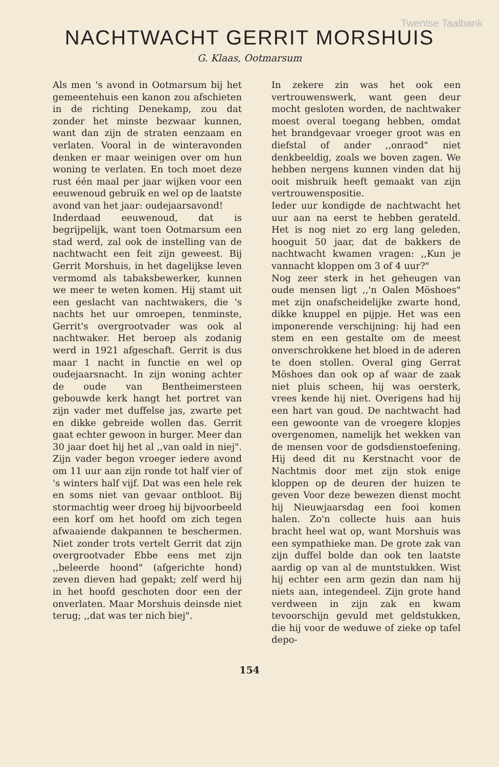Twentse Taalbank
NACHTWACHT GERRIT MORSHUIS
G. Klaas, Ootmarsum
Als men 's avond in Ootmarsum bij het gemeentehuis een kanon zou afschieten in de richting Denekamp, zou dat zonder het minste bezwaar kunnen, want dan zijn de straten eenzaam en verlaten. Vooral in de winteravonden denken er maar weinigen over om hun woning te verlaten. En toch moet deze rust één maal per jaar wijken voor een eeuwenoud gebruik en wel op de laatste avond van het jaar: oudejaarsavond!
Inderdaad eeuwenoud, dat is begrijpelijk, want toen Ootmarsum een stad werd, zal ook de instelling van de nachtwacht een feit zijn geweest. Bij Gerrit Morshuis, in het dagelijkse leven vermomd als tabaksbewerker, kunnen we meer te weten komen. Hij stamt uit een geslacht van nachtwakers, die 's nachts het uur omroepen, tenminste, Gerrit's overgrootvader was ook al nachtwaker. Het beroep als zodanig werd in 1921 afgeschaft. Gerrit is dus maar 1 nacht in functie en wel op oudejaarsnacht. In zijn woning achter de oude van Bentheimersteen gebouwde kerk hangt het portret van zijn vader met duffelse jas, zwarte pet en dikke gebreide wollen das. Gerrit gaat echter gewoon in burger. Meer dan 30 jaar doet hij het al ,,van oald in niej". Zijn vader begon vroeger iedere avond om 11 uur aan zijn ronde tot half vier of 's winters half vijf. Dat was een hele rek en soms niet van gevaar ontbloot. Bij stormachtig weer droeg hij bijvoorbeeld een korf om het hoofd om zich tegen afwaaiende dakpannen te beschermen. Niet zonder trots vertelt Gerrit dat zijn overgrootvader Ebbe eens met zijn ,,beleerde hoond" (afgerichte hond) zeven dieven had gepakt; zelf werd hij in het hoofd geschoten door een der onverlaten. Maar Morshuis deinsde niet terug; ,,dat was ter nich biej".
In zekere zin was het ook een vertrouwenswerk, want geen deur mocht gesloten worden, de nachtwaker moest overal toegang hebben, omdat het brandgevaar vroeger groot was en diefstal of ander ,,onraod" niet denkbeeldig, zoals we boven zagen. We hebben nergens kunnen vinden dat hij ooit misbruik heeft gemaakt van zijn vertrouwenspositie.
Ieder uur kondigde de nachtwacht het uur aan na eerst te hebben gerateld. Het is nog niet zo erg lang geleden, hooguit 50 jaar, dat de bakkers de nachtwacht kwamen vragen: ,,Kun je vannacht kloppen om 3 of 4 uur?"
Nog zeer sterk in het geheugen van oude mensen ligt ,,'n Oalen Möshoes" met zijn onafscheidelijke zwarte hond, dikke knuppel en pijpje. Het was een imponerende verschijning: hij had een stem en een gestalte om de meest onverschrokkene het bloed in de aderen te doen stollen. Overal ging Gerrat Möshoes dan ook op af waar de zaak niet pluis scheen, hij was oersterk, vrees kende hij niet. Overigens had hij een hart van goud. De nachtwacht had een gewoonte van de vroegere klopjes overgenomen, namelijk het wekken van de mensen voor de godsdienstoefening. Hij deed dit nu Kerstnacht voor de Nachtmis door met zijn stok enige kloppen op de deuren der huizen te geven Voor deze bewezen dienst mocht hij Nieuwjaarsdag een fooi komen halen. Zo'n collecte huis aan huis bracht heel wat op, want Morshuis was een sympathieke man. De grote zak van zijn duffel bolde dan ook ten laatste aardig op van al de muntstukken. Wist hij echter een arm gezin dan nam hij niets aan, integendeel. Zijn grote hand verdween in zijn zak en kwam tevoorschijn gevuld met geldstukken, die hij voor de weduwe of zieke op tafel depo-
154